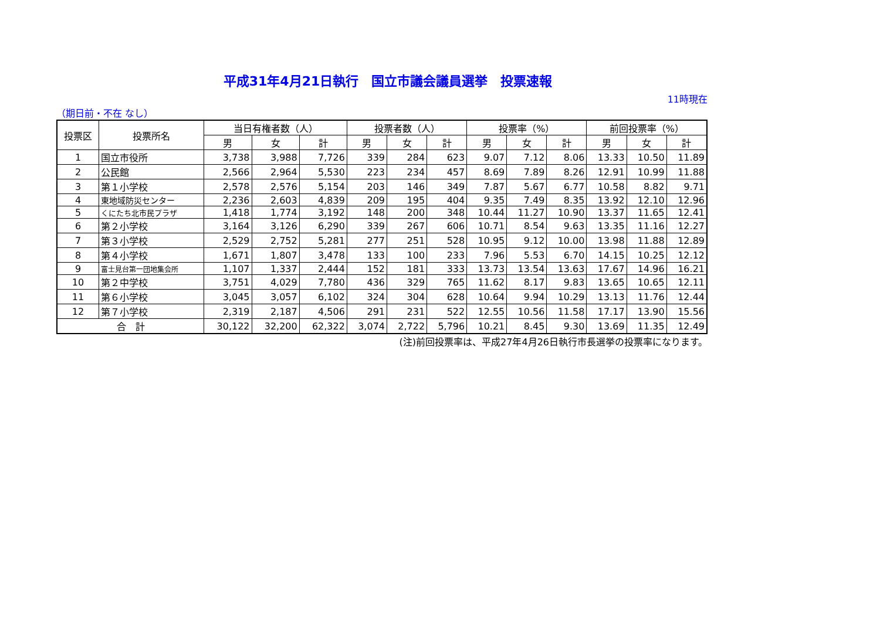平成31年4月21日執行　国立市議会議員選挙　投票速報
11時現在
（期日前・不在 なし）
| 投票区 | 投票所名 | 当日有権者数（人） | | | 投票者数（人） | | | 投票率（%） | | | 前回投票率（%） | | |
| --- | --- | --- | --- | --- | --- | --- | --- | --- | --- | --- | --- | --- | --- |
| | | 男 | 女 | 計 | 男 | 女 | 計 | 男 | 女 | 計 | 男 | 女 | 計 |
| 1 | 国立市役所 | 3,738 | 3,988 | 7,726 | 339 | 284 | 623 | 9.07 | 7.12 | 8.06 | 13.33 | 10.50 | 11.89 |
| 2 | 公民館 | 2,566 | 2,964 | 5,530 | 223 | 234 | 457 | 8.69 | 7.89 | 8.26 | 12.91 | 10.99 | 11.88 |
| 3 | 第１小学校 | 2,578 | 2,576 | 5,154 | 203 | 146 | 349 | 7.87 | 5.67 | 6.77 | 10.58 | 8.82 | 9.71 |
| 4 | 東地域防災センター | 2,236 | 2,603 | 4,839 | 209 | 195 | 404 | 9.35 | 7.49 | 8.35 | 13.92 | 12.10 | 12.96 |
| 5 | くにたち北市民プラザ | 1,418 | 1,774 | 3,192 | 148 | 200 | 348 | 10.44 | 11.27 | 10.90 | 13.37 | 11.65 | 12.41 |
| 6 | 第２小学校 | 3,164 | 3,126 | 6,290 | 339 | 267 | 606 | 10.71 | 8.54 | 9.63 | 13.35 | 11.16 | 12.27 |
| 7 | 第３小学校 | 2,529 | 2,752 | 5,281 | 277 | 251 | 528 | 10.95 | 9.12 | 10.00 | 13.98 | 11.88 | 12.89 |
| 8 | 第４小学校 | 1,671 | 1,807 | 3,478 | 133 | 100 | 233 | 7.96 | 5.53 | 6.70 | 14.15 | 10.25 | 12.12 |
| 9 | 富士見台第一団地集会所 | 1,107 | 1,337 | 2,444 | 152 | 181 | 333 | 13.73 | 13.54 | 13.63 | 17.67 | 14.96 | 16.21 |
| 10 | 第２中学校 | 3,751 | 4,029 | 7,780 | 436 | 329 | 765 | 11.62 | 8.17 | 9.83 | 13.65 | 10.65 | 12.11 |
| 11 | 第６小学校 | 3,045 | 3,057 | 6,102 | 324 | 304 | 628 | 10.64 | 9.94 | 10.29 | 13.13 | 11.76 | 12.44 |
| 12 | 第７小学校 | 2,319 | 2,187 | 4,506 | 291 | 231 | 522 | 12.55 | 10.56 | 11.58 | 17.17 | 13.90 | 15.56 |
| 合 計 | | 30,122 | 32,200 | 62,322 | 3,074 | 2,722 | 5,796 | 10.21 | 8.45 | 9.30 | 13.69 | 11.35 | 12.49 |
(注)前回投票率は、平成27年4月26日執行市長選挙の投票率になります。